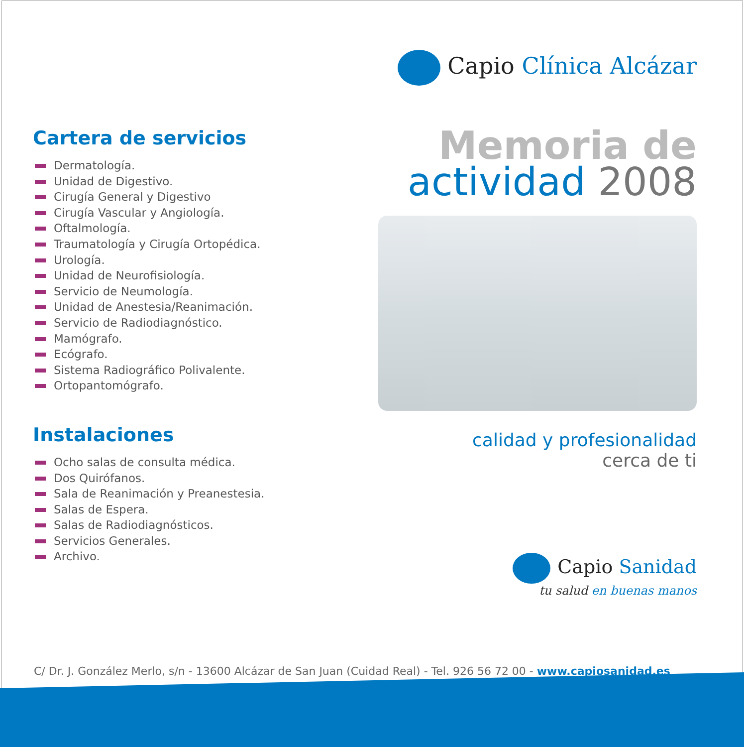Capio Clínica Alcázar
Memoria de
actividad 2008
calidad y profesionalidad
cerca de ti
Cartera de servicios
Dermatología.
Unidad de Digestivo.
Cirugía General y Digestivo
Cirugía Vascular y Angiología.
Oftalmología.
Traumatología y Cirugía Ortopédica.
Urología.
Unidad de Neurofisiología.
Servicio de Neumología.
Unidad de Anestesia/Reanimación.
Servicio de Radiodiagnóstico.
Mamógrafo.
Ecógrafo.
Sistema Radiográfico Polivalente.
Ortopantomógrafo.
Instalaciones
Ocho salas de consulta médica.
Dos Quirófanos.
Sala de Reanimación y Preanestesia.
Salas de Espera.
Salas de Radiodiagnósticos.
Servicios Generales.
Archivo.
Capio Sanidad
tu salud en buenas manos
C/ Dr. J. González Merlo, s/n - 13600 Alcázar de San Juan (Cuidad Real) - Tel. 926 56 72 00 - www.capiosanidad.es